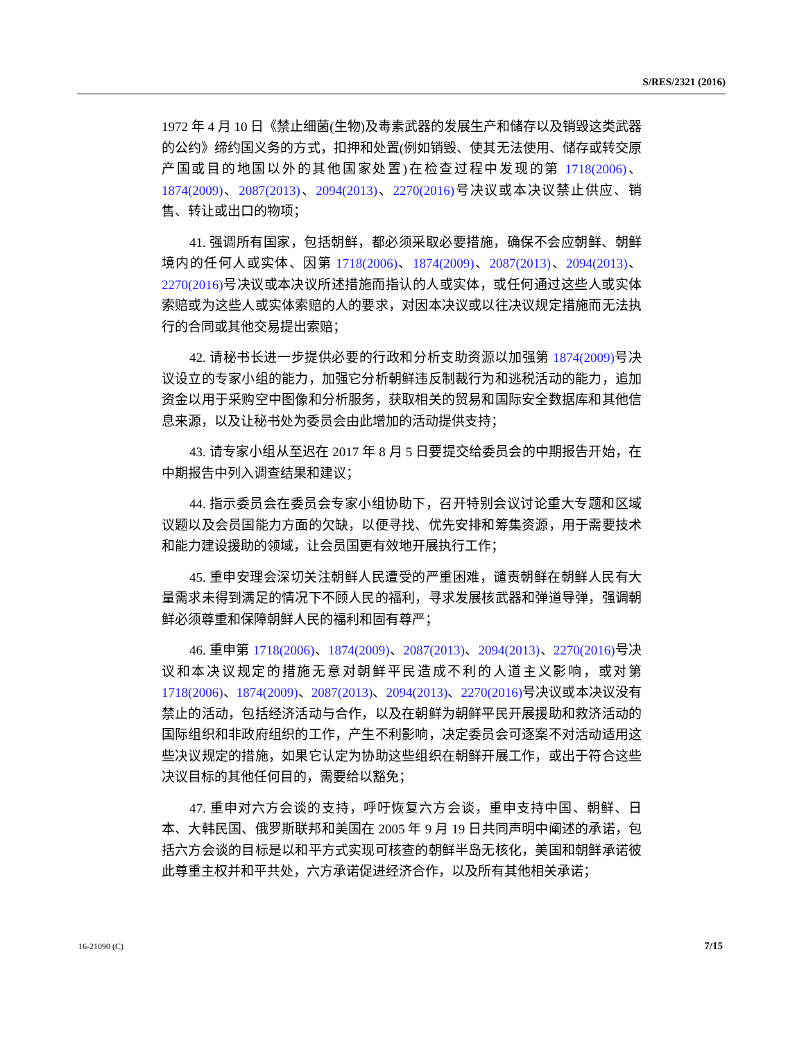S/RES/2321 (2016)
1972 年 4 月 10 日《禁止细菌(生物)及毒素武器的发展生产和储存以及销毁这类武器的公约》缔约国义务的方式，扣押和处置(例如销毁、使其无法使用、储存或转交原产国或目的地国以外的其他国家处置)在检查过程中发现的第 1718(2006)、1874(2009)、2087(2013)、2094(2013)、2270(2016) 号决议或本决议禁止供应、销售、转让或出口的物项；
41. 强调所有国家，包括朝鲜，都必须采取必要措施，确保不会应朝鲜、朝鲜境内的任何人或实体、因第 1718(2006)、1874(2009)、2087(2013)、2094(2013)、2270(2016) 号决议或本决议所述措施而指认的人或实体，或任何通过这些人或实体索赔或为这些人或实体索赔的人的要求，对因本决议或以往决议规定措施而无法执行的合同或其他交易提出索赔；
42. 请秘书长进一步提供必要的行政和分析支助资源以加强第 1874(2009) 号决议设立的专家小组的能力，加强它分析朝鲜违反制裁行为和逃税活动的能力，追加资金以用于采购空中图像和分析服务，获取相关的贸易和国际安全数据库和其他信息来源，以及让秘书处为委员会由此增加的活动提供支持；
43. 请专家小组从至迟在 2017 年 8 月 5 日要提交给委员会的中期报告开始，在中期报告中列入调查结果和建议；
44. 指示委员会在委员会专家小组协助下，召开特别会议讨论重大专题和区域议题以及会员国能力方面的欠缺，以便寻找、优先安排和筹集资源，用于需要技术和能力建设援助的领域，让会员国更有效地开展执行工作；
45. 重申安理会深切关注朝鲜人民遭受的严重困难，谴责朝鲜在朝鲜人民有大量需求未得到满足的情况下不顾人民的福利，寻求发展核武器和弹道导弹，强调朝鲜必须尊重和保障朝鲜人民的福利和固有尊严；
46. 重申第 1718(2006)、1874(2009)、2087(2013)、2094(2013)、2270(2016) 号决议和本决议规定的措施无意对朝鲜平民造成不利的人道主义影响，或对第 1718(2006)、1874(2009)、2087(2013)、2094(2013)、2270(2016) 号决议或本决议没有禁止的活动，包括经济活动与合作，以及在朝鲜为朝鲜平民开展援助和救济活动的国际组织和非政府组织的工作，产生不利影响，决定委员会可逐案不对活动适用这些决议规定的措施，如果它认定为协助这些组织在朝鲜开展工作，或出于符合这些决议目标的其他任何目的，需要给以豁免；
47. 重申对六方会谈的支持，呼吁恢复六方会谈，重申支持中国、朝鲜、日本、大韩民国、俄罗斯联邦和美国在 2005 年 9 月 19 日共同声明中阐述的承诺，包括六方会谈的目标是以和平方式实现可核查的朝鲜半岛无核化，美国和朝鲜承诺彼此尊重主权并和平共处，六方承诺促进经济合作，以及所有其他相关承诺；
16-21090 (C) 7/15